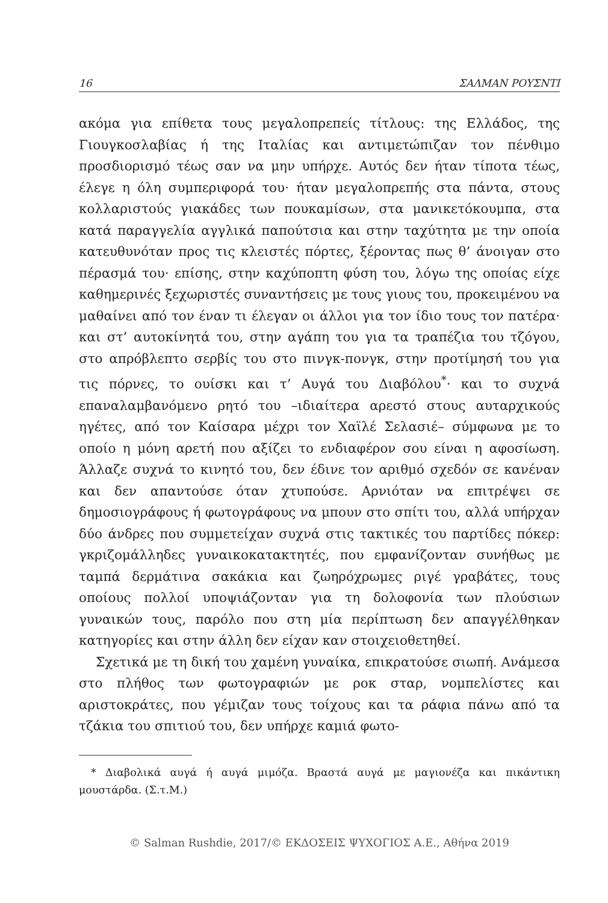16 ΣΑΛΜΑΝ ΡΟΥΣΝΤΙ
ακόμα για επίθετα τους μεγαλοπρεπείς τίτλους: της Ελλάδος, της Γιουγκοσλαβίας ή της Ιταλίας και αντιμετώπιζαν τον πένθιμο προσδιορισμό τέως σαν να μην υπήρχε. Αυτός δεν ήταν τίποτα τέως, έλεγε η όλη συμπεριφορά του· ήταν μεγαλοπρεπής στα πάντα, στους κολλαριστούς γιακάδες των πουκαμίσων, στα μανικετόκουμπα, στα κατά παραγγελία αγγλικά παπούτσια και στην ταχύτητα με την οποία κατευθυνόταν προς τις κλειστές πόρτες, ξέροντας πως θ’ άνοιγαν στο πέρασμά του· επίσης, στην καχύποπτη φύση του, λόγω της οποίας είχε καθημερινές ξεχωριστές συναντήσεις με τους γιους του, προκειμένου να μαθαίνει από τον έναν τι έλεγαν οι άλλοι για τον ίδιο τους τον πατέρα· και στ’ αυτοκίνητά του, στην αγάπη του για τα τραπέζια του τζόγου, στο απρόβλεπτο σερβίς του στο πινγκ-πονγκ, στην προτίμησή του για τις πόρνες, το ουίσκι και τ’ Αυγά του Διαβόλου<sup>*</sup>· και το συχνά επαναλαμβανόμενο ρητό του –ιδιαίτερα αρεστό στους αυταρχικούς ηγέτες, από τον Καίσαρα μέχρι τον Χαϊλέ Σελασιέ– σύμφωνα με το οποίο η μόνη αρετή που αξίζει το ενδιαφέρον σου είναι η αφοσίωση. Άλλαζε συχνά το κινητό του, δεν έδινε τον αριθμό σχεδόν σε κανέναν και δεν απαντούσε όταν χτυπούσε. Αρνιόταν να επιτρέψει σε δημοσιογράφους ή φωτογράφους να μπουν στο σπίτι του, αλλά υπήρχαν δύο άνδρες που συμμετείχαν συχνά στις τακτικές του παρτίδες πόκερ: γκριζομάλληδες γυναικοκατακτητές, που εμφανίζονταν συνήθως με ταμπά δερμάτινα σακάκια και ζωηρόχρωμες ριγέ γραβάτες, τους οποίους πολλοί υποψιάζονταν για τη δολοφονία των πλούσιων γυναικών τους, παρόλο που στη μία περίπτωση δεν απαγγέλθηκαν κατηγορίες και στην άλλη δεν είχαν καν στοιχειοθετηθεί.
Σχετικά με τη δική του χαμένη γυναίκα, επικρατούσε σιωπή. Ανάμεσα στο πλήθος των φωτογραφιών με ροκ σταρ, νομπελίστες και αριστοκράτες, που γέμιζαν τους τοίχους και τα ράφια πάνω από τα τζάκια του σπιτιού του, δεν υπήρχε καμιά φωτο-
* Διαβολικά αυγά ή αυγά μιμόζα. Βραστά αυγά με μαγιονέζα και πικάντικη μουστάρδα. (Σ.τ.Μ.)
© Salman Rushdie, 2017/© ΕΚΔΟΣΕΙΣ ΨΥΧΟΓΙΟΣ Α.Ε., Αθήνα 2019